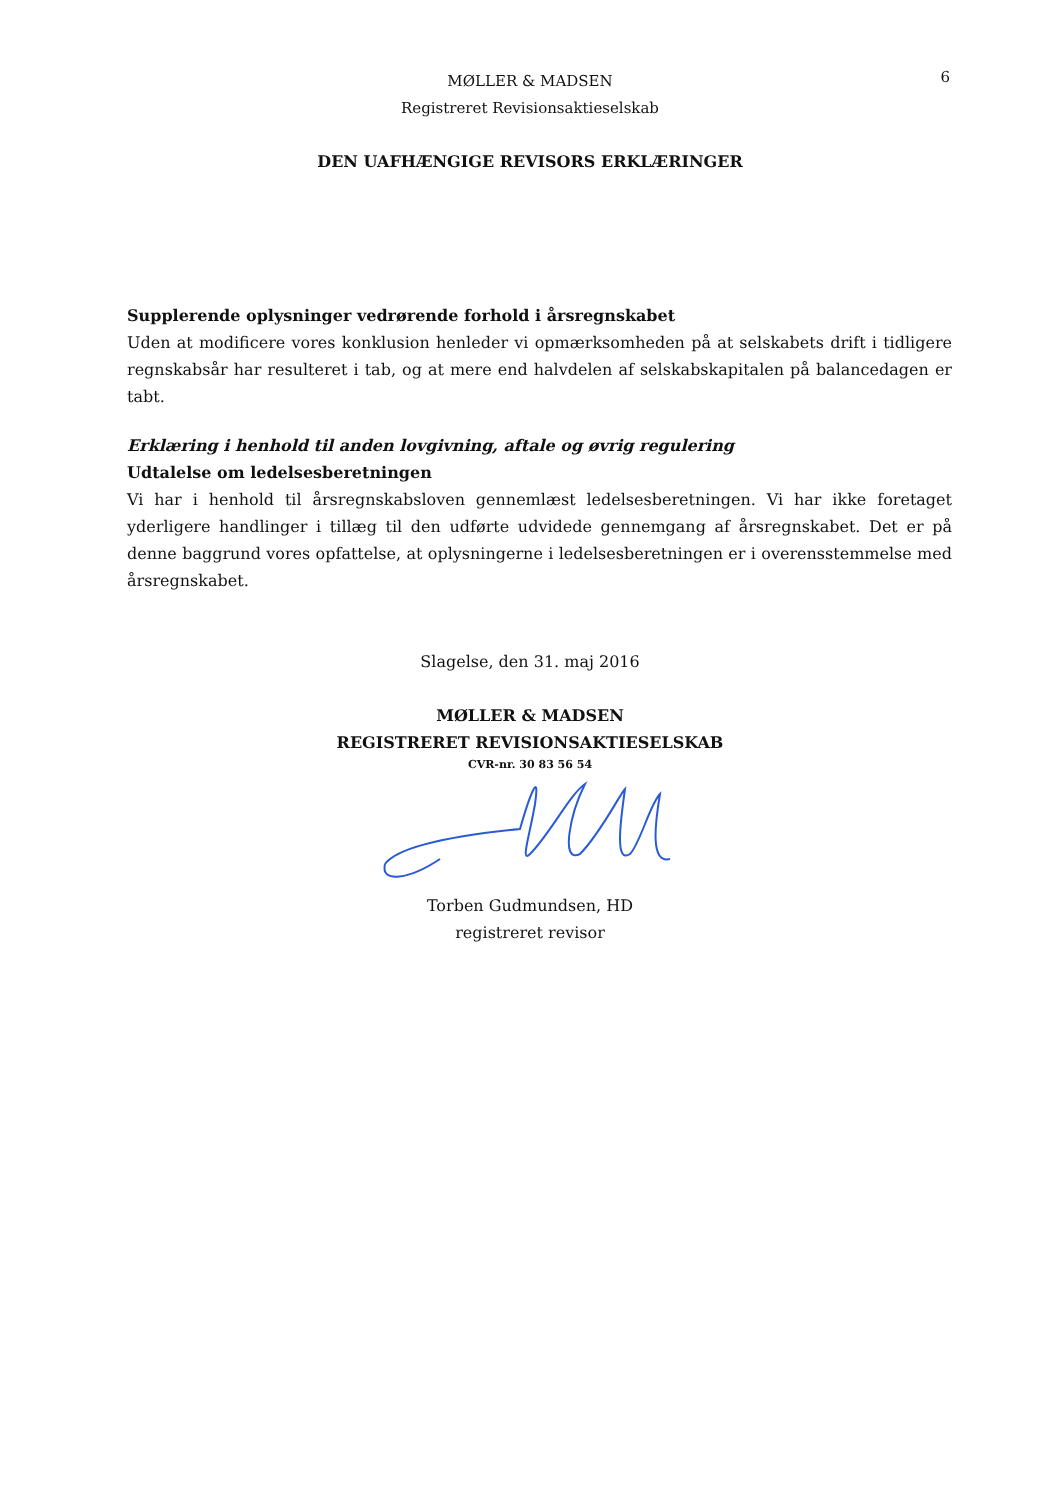MØLLER & MADSEN
Registreret Revisionsaktieselskab
6
DEN UAFHÆNGIGE REVISORS ERKLÆRINGER
Supplerende oplysninger vedrørende forhold i årsregnskabet
Uden at modificere vores konklusion henleder vi opmærksomheden på at selskabets drift i tidligere regnskabsår har resulteret i tab, og at mere end halvdelen af selskabskapitalen på balancedagen er tabt.
Erklæring i henhold til anden lovgivning, aftale og øvrig regulering
Udtalelse om ledelsesberetningen
Vi har i henhold til årsregnskabsloven gennemlæst ledelsesberetningen. Vi har ikke foretaget yderligere handlinger i tillæg til den udførte udvidede gennemgang af årsregnskabet. Det er på denne baggrund vores opfattelse, at oplysningerne i ledelsesberetningen er i overensstemmelse med årsregnskabet.
Slagelse, den 31. maj 2016
MØLLER & MADSEN
REGISTRERET REVISIONSAKTIESELSKAB
CVR-nr. 30 83 56 54
Torben Gudmundsen, HD
registreret revisor